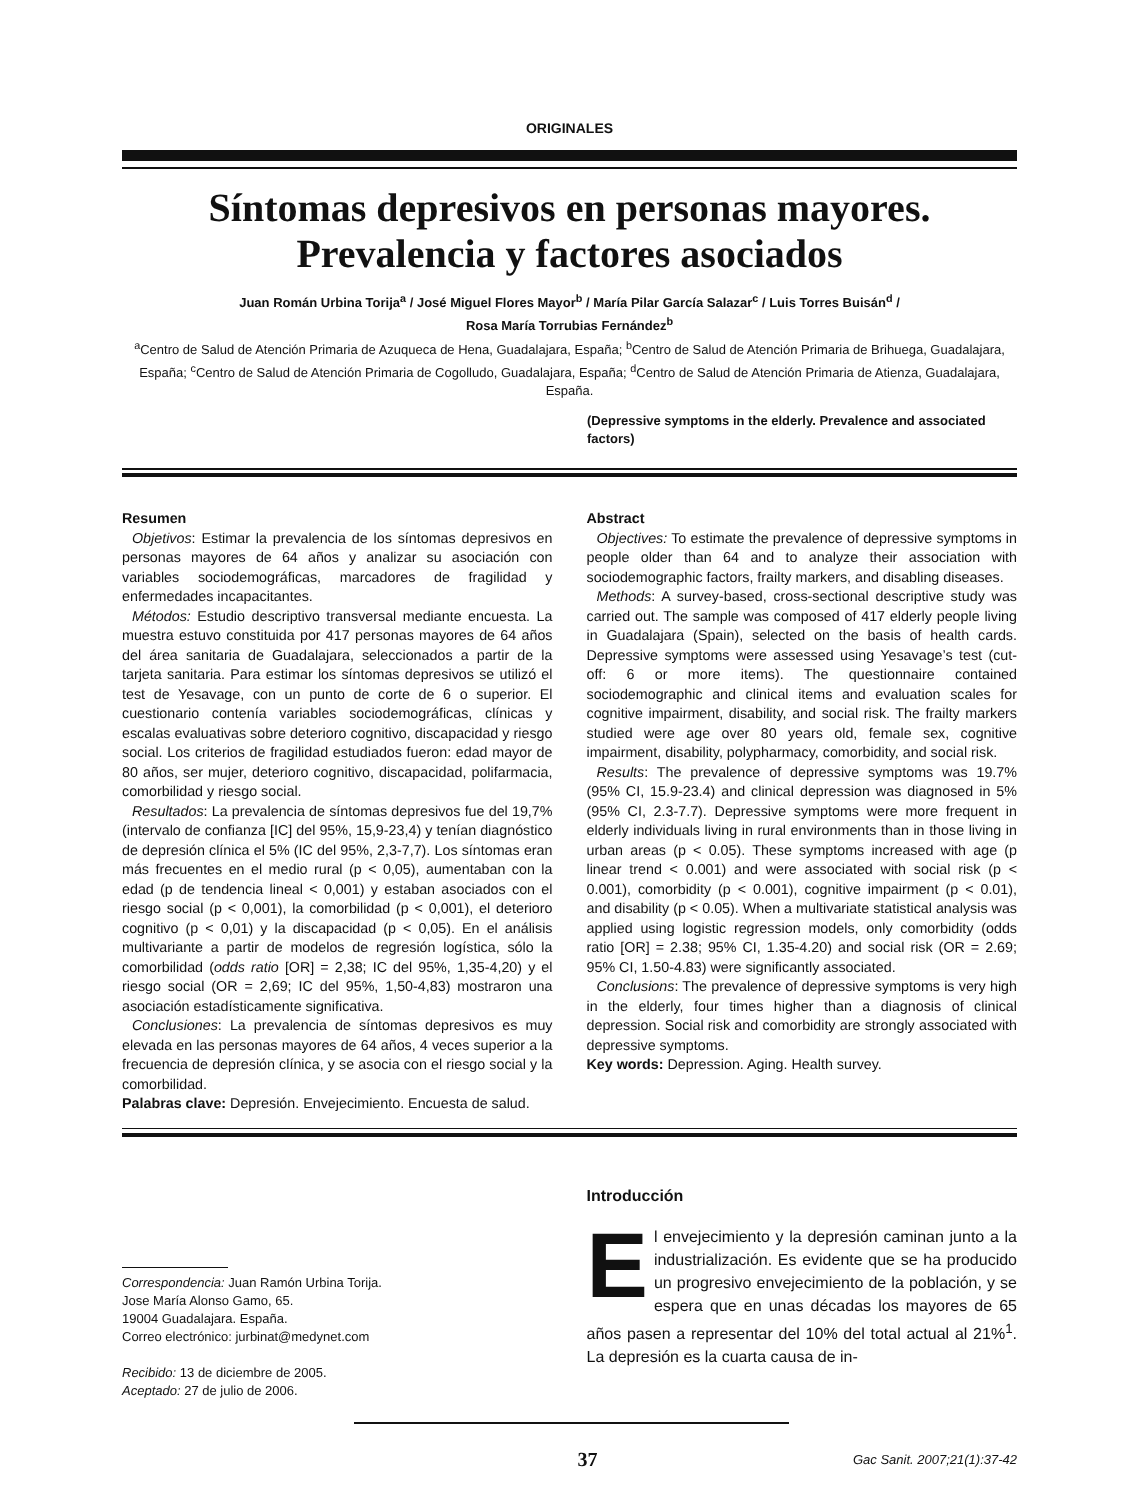ORIGINALES
Síntomas depresivos en personas mayores.
Prevalencia y factores asociados
Juan Román Urbina Torija<sup>a</sup> / José Miguel Flores Mayor<sup>b</sup> / María Pilar García Salazar<sup>c</sup> / Luis Torres Buisán<sup>d</sup> /
Rosa María Torrubias Fernández<sup>b</sup>
<sup>a</sup> Centro de Salud de Atención Primaria de Azuqueca de Hena, Guadalajara, España; <sup>b</sup>Centro de Salud de Atención Primaria de Brihuega, Guadalajara, España; <sup>c</sup>Centro de Salud de Atención Primaria de Cogolludo, Guadalajara, España; <sup>d</sup>Centro de Salud de Atención Primaria de Atienza, Guadalajara, España.
(Depressive symptoms in the elderly. Prevalence and associated factors)
Resumen
Objetivos: Estimar la prevalencia de los síntomas depresivos en personas mayores de 64 años y analizar su asociación con variables sociodemográficas, marcadores de fragilidad y enfermedades incapacitantes.
Métodos: Estudio descriptivo transversal mediante encuesta. La muestra estuvo constituida por 417 personas mayores de 64 años del área sanitaria de Guadalajara, seleccionados a partir de la tarjeta sanitaria. Para estimar los síntomas depresivos se utilizó el test de Yesavage, con un punto de corte de 6 o superior. El cuestionario contenía variables sociodemográficas, clínicas y escalas evaluativas sobre deterioro cognitivo, discapacidad y riesgo social. Los criterios de fragilidad estudiados fueron: edad mayor de 80 años, ser mujer, deterioro cognitivo, discapacidad, polifarmacia, comorbilidad y riesgo social.
Resultados: La prevalencia de síntomas depresivos fue del 19,7% (intervalo de confianza [IC] del 95%, 15,9-23,4) y tenían diagnóstico de depresión clínica el 5% (IC del 95%, 2,3-7,7). Los síntomas eran más frecuentes en el medio rural (p < 0,05), aumentaban con la edad (p de tendencia lineal < 0,001) y estaban asociados con el riesgo social (p < 0,001), la comorbilidad (p < 0,001), el deterioro cognitivo (p < 0,01) y la discapacidad (p < 0,05). En el análisis multivariante a partir de modelos de regresión logística, sólo la comorbilidad (odds ratio [OR] = 2,38; IC del 95%, 1,35-4,20) y el riesgo social (OR = 2,69; IC del 95%, 1,50-4,83) mostraron una asociación estadísticamente significativa.
Conclusiones: La prevalencia de síntomas depresivos es muy elevada en las personas mayores de 64 años, 4 veces superior a la frecuencia de depresión clínica, y se asocia con el riesgo social y la comorbilidad.
Palabras clave: Depresión. Envejecimiento. Encuesta de salud.
Abstract
Objectives: To estimate the prevalence of depressive symptoms in people older than 64 and to analyze their association with sociodemographic factors, frailty markers, and disabling diseases.
Methods: A survey-based, cross-sectional descriptive study was carried out. The sample was composed of 417 elderly people living in Guadalajara (Spain), selected on the basis of health cards. Depressive symptoms were assessed using Yesavage’s test (cut-off: 6 or more items). The questionnaire contained sociodemographic and clinical items and evaluation scales for cognitive impairment, disability, and social risk. The frailty markers studied were age over 80 years old, female sex, cognitive impairment, disability, polypharmacy, comorbidity, and social risk.
Results: The prevalence of depressive symptoms was 19.7% (95% CI, 15.9-23.4) and clinical depression was diagnosed in 5% (95% CI, 2.3-7.7). Depressive symptoms were more frequent in elderly individuals living in rural environments than in those living in urban areas (p < 0.05). These symptoms increased with age (p linear trend < 0.001) and were associated with social risk (p < 0.001), comorbidity (p < 0.001), cognitive impairment (p < 0.01), and disability (p < 0.05). When a multivariate statistical analysis was applied using logistic regression models, only comorbidity (odds ratio [OR] = 2.38; 95% CI, 1.35-4.20) and social risk (OR = 2.69; 95% CI, 1.50-4.83) were significantly associated.
Conclusions: The prevalence of depressive symptoms is very high in the elderly, four times higher than a diagnosis of clinical depression. Social risk and comorbidity are strongly associated with depressive symptoms.
Key words: Depression. Aging. Health survey.
Correspondencia: Juan Ramón Urbina Torija.
Jose María Alonso Gamo, 65.
19004 Guadalajara. España.
Correo electrónico: jurbinat@medynet.com
Recibido: 13 de diciembre de 2005.
Aceptado: 27 de julio de 2006.
Introducción
El envejecimiento y la depresión caminan junto a la industrialización. Es evidente que se ha producido un progresivo envejecimiento de la población, y se espera que en unas décadas los mayores de 65 años pasen a representar del 10% del total actual al 21%<sup>1</sup>. La depresión es la cuarta causa de in-
37 Gac Sanit. 2007;21(1):37-42